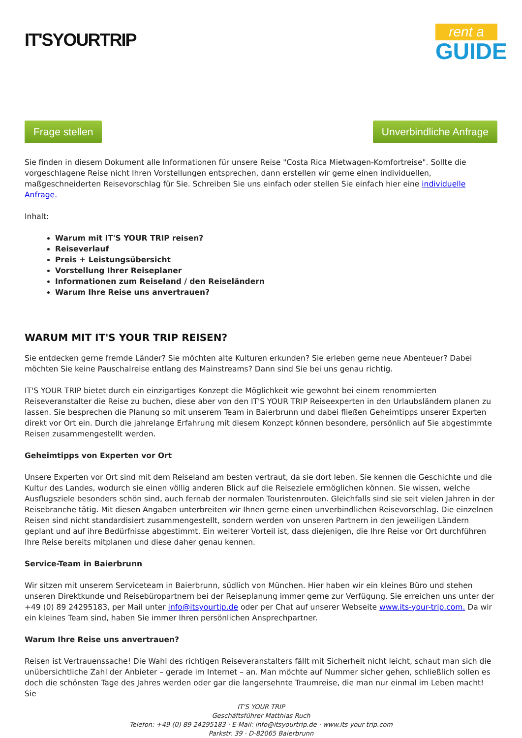IT'SYOURTRIP
rent a
GUIDE
Frage stellen Unverbindliche Anfrage
Sie finden in diesem Dokument alle Informationen für unsere Reise "Costa Rica Mietwagen-Komfortreise". Sollte die vorgeschlagene Reise nicht Ihren Vorstellungen entsprechen, dann erstellen wir gerne einen individuellen, maßgeschneiderten Reisevorschlag für Sie. Schreiben Sie uns einfach oder stellen Sie einfach hier eine individuelle Anfrage.
Inhalt:
Warum mit IT'S YOUR TRIP reisen?
Reiseverlauf
Preis + Leistungsübersicht
Vorstellung Ihrer Reiseplaner
Informationen zum Reiseland / den Reiseländern
Warum Ihre Reise uns anvertrauen?
WARUM MIT IT'S YOUR TRIP REISEN?
Sie entdecken gerne fremde Länder? Sie möchten alte Kulturen erkunden? Sie erleben gerne neue Abenteuer? Dabei möchten Sie keine Pauschalreise entlang des Mainstreams? Dann sind Sie bei uns genau richtig.
IT'S YOUR TRIP bietet durch ein einzigartiges Konzept die Möglichkeit wie gewohnt bei einem renommierten Reiseveranstalter die Reise zu buchen, diese aber von den IT'S YOUR TRIP Reiseexperten in den Urlaubsländern planen zu lassen. Sie besprechen die Planung so mit unserem Team in Baierbrunn und dabei fließen Geheimtipps unserer Experten direkt vor Ort ein. Durch die jahrelange Erfahrung mit diesem Konzept können besondere, persönlich auf Sie abgestimmte Reisen zusammengestellt werden.
Geheimtipps von Experten vor Ort
Unsere Experten vor Ort sind mit dem Reiseland am besten vertraut, da sie dort leben. Sie kennen die Geschichte und die Kultur des Landes, wodurch sie einen völlig anderen Blick auf die Reiseziele ermöglichen können. Sie wissen, welche Ausflugsziele besonders schön sind, auch fernab der normalen Touristenrouten. Gleichfalls sind sie seit vielen Jahren in der Reisebranche tätig. Mit diesen Angaben unterbreiten wir Ihnen gerne einen unverbindlichen Reisevorschlag. Die einzelnen Reisen sind nicht standardisiert zusammengestellt, sondern werden von unseren Partnern in den jeweiligen Ländern geplant und auf ihre Bedürfnisse abgestimmt. Ein weiterer Vorteil ist, dass diejenigen, die Ihre Reise vor Ort durchführen Ihre Reise bereits mitplanen und diese daher genau kennen.
Service-Team in Baierbrunn
Wir sitzen mit unserem Serviceteam in Baierbrunn, südlich von München. Hier haben wir ein kleines Büro und stehen unseren Direktkunde und Reisebüropartnern bei der Reiseplanung immer gerne zur Verfügung. Sie erreichen uns unter der +49 (0) 89 24295183, per Mail unter info@itsyourtip.de oder per Chat auf unserer Webseite www.its-your-trip.com. Da wir ein kleines Team sind, haben Sie immer Ihren persönlichen Ansprechpartner.
Warum Ihre Reise uns anvertrauen?
Reisen ist Vertrauenssache! Die Wahl des richtigen Reiseveranstalters fällt mit Sicherheit nicht leicht, schaut man sich die unübersichtliche Zahl der Anbieter – gerade im Internet – an. Man möchte auf Nummer sicher gehen, schließlich sollen es doch die schönsten Tage des Jahres werden oder gar die langersehnte Traumreise, die man nur einmal im Leben macht! Sie
IT'S YOUR TRIP
Geschäftsführer Matthias Ruch
Telefon: +49 (0) 89 24295183 · E-Mail: info@itsyourtrip.de · www.its-your-trip.com
Parkstr. 39 · D-82065 Baierbrunn